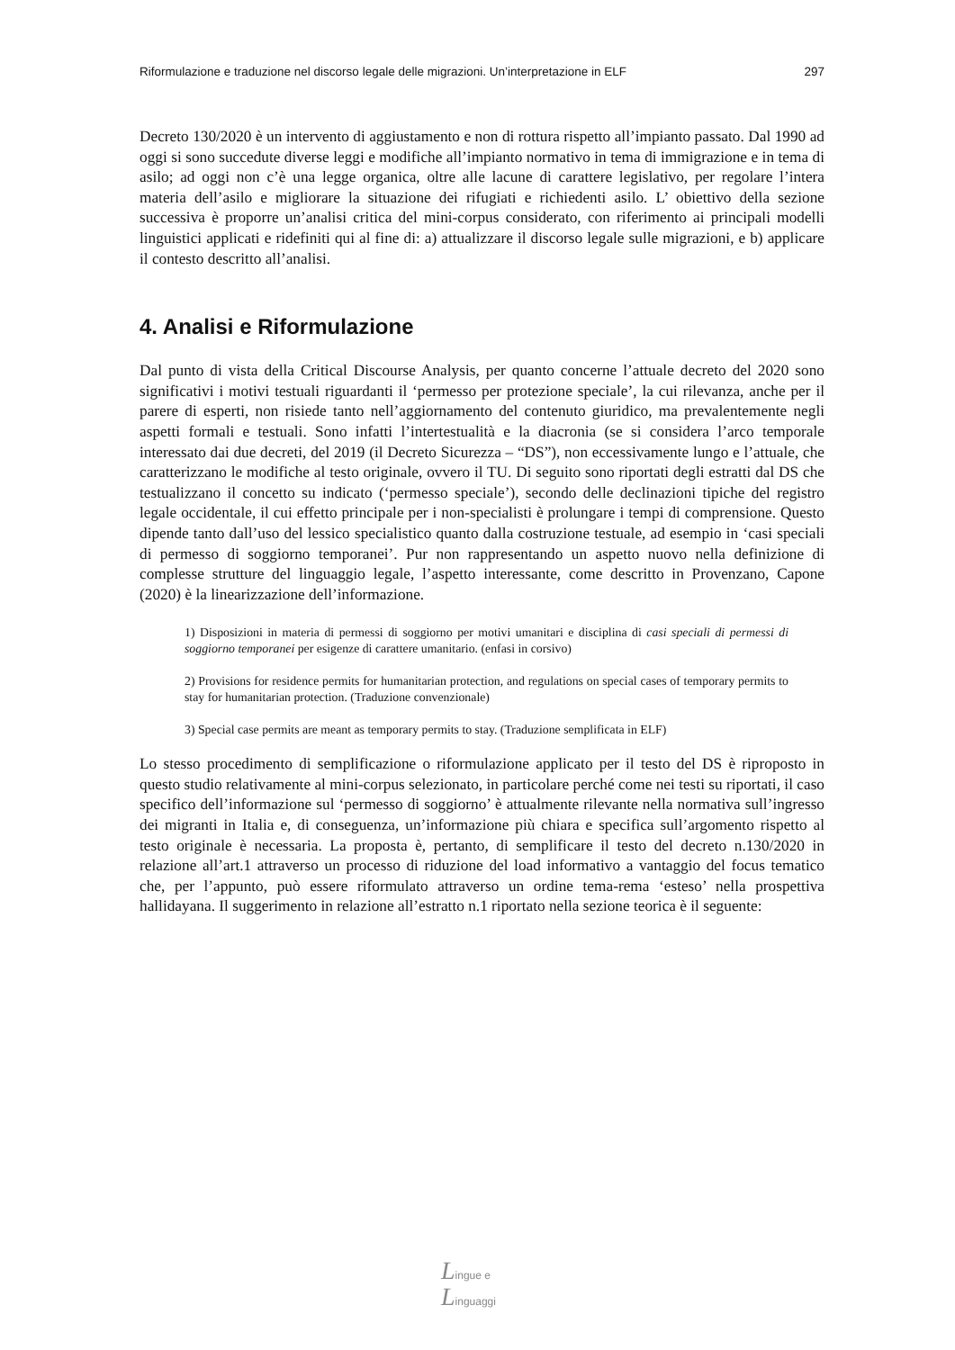Riformulazione e traduzione nel discorso legale delle migrazioni. Un’interpretazione in ELF 297
Decreto 130/2020 è un intervento di aggiustamento e non di rottura rispetto all’impianto passato. Dal 1990 ad oggi si sono succedute diverse leggi e modifiche all’impianto normativo in tema di immigrazione e in tema di asilo; ad oggi non c’è una legge organica, oltre alle lacune di carattere legislativo, per regolare l’intera materia dell’asilo e migliorare la situazione dei rifugiati e richiedenti asilo. L’ obiettivo della sezione successiva è proporre un’analisi critica del mini-corpus considerato, con riferimento ai principali modelli linguistici applicati e ridefiniti qui al fine di: a) attualizzare il discorso legale sulle migrazioni, e b) applicare il contesto descritto all’analisi.
4. Analisi e Riformulazione
Dal punto di vista della Critical Discourse Analysis, per quanto concerne l’attuale decreto del 2020 sono significativi i motivi testuali riguardanti il ‘permesso per protezione speciale’, la cui rilevanza, anche per il parere di esperti, non risiede tanto nell’aggiornamento del contenuto giuridico, ma prevalentemente negli aspetti formali e testuali. Sono infatti l’intertestualità e la diacronia (se si considera l’arco temporale interessato dai due decreti, del 2019 (il Decreto Sicurezza – “DS”), non eccessivamente lungo e l’attuale, che caratterizzano le modifiche al testo originale, ovvero il TU. Di seguito sono riportati degli estratti dal DS che testualizzano il concetto su indicato (‘permesso speciale’), secondo delle declinazioni tipiche del registro legale occidentale, il cui effetto principale per i non-specialisti è prolungare i tempi di comprensione. Questo dipende tanto dall’uso del lessico specialistico quanto dalla costruzione testuale, ad esempio in ‘casi speciali di permesso di soggiorno temporanei’. Pur non rappresentando un aspetto nuovo nella definizione di complesse strutture del linguaggio legale, l’aspetto interessante, come descritto in Provenzano, Capone (2020) è la linearizzazione dell’informazione.
1) Disposizioni in materia di permessi di soggiorno per motivi umanitari e disciplina di casi speciali di permessi di soggiorno temporanei per esigenze di carattere umanitario. (enfasi in corsivo)
2) Provisions for residence permits for humanitarian protection, and regulations on special cases of temporary permits to stay for humanitarian protection. (Traduzione convenzionale)
3) Special case permits are meant as temporary permits to stay. (Traduzione semplificata in ELF)
Lo stesso procedimento di semplificazione o riformulazione applicato per il testo del DS è riproposto in questo studio relativamente al mini-corpus selezionato, in particolare perché come nei testi su riportati, il caso specifico dell’informazione sul ‘permesso di soggiorno’ è attualmente rilevante nella normativa sull’ingresso dei migranti in Italia e, di conseguenza, un’informazione più chiara e specifica sull’argomento rispetto al testo originale è necessaria. La proposta è, pertanto, di semplificare il testo del decreto n.130/2020 in relazione all’art.1 attraverso un processo di riduzione del load informativo a vantaggio del focus tematico che, per l’appunto, può essere riformulato attraverso un ordine tema-rema ‘esteso’ nella prospettiva hallidayana. Il suggerimento in relazione all’estratto n.1 riportato nella sezione teorica è il seguente:
Lingue e
Linguaggi